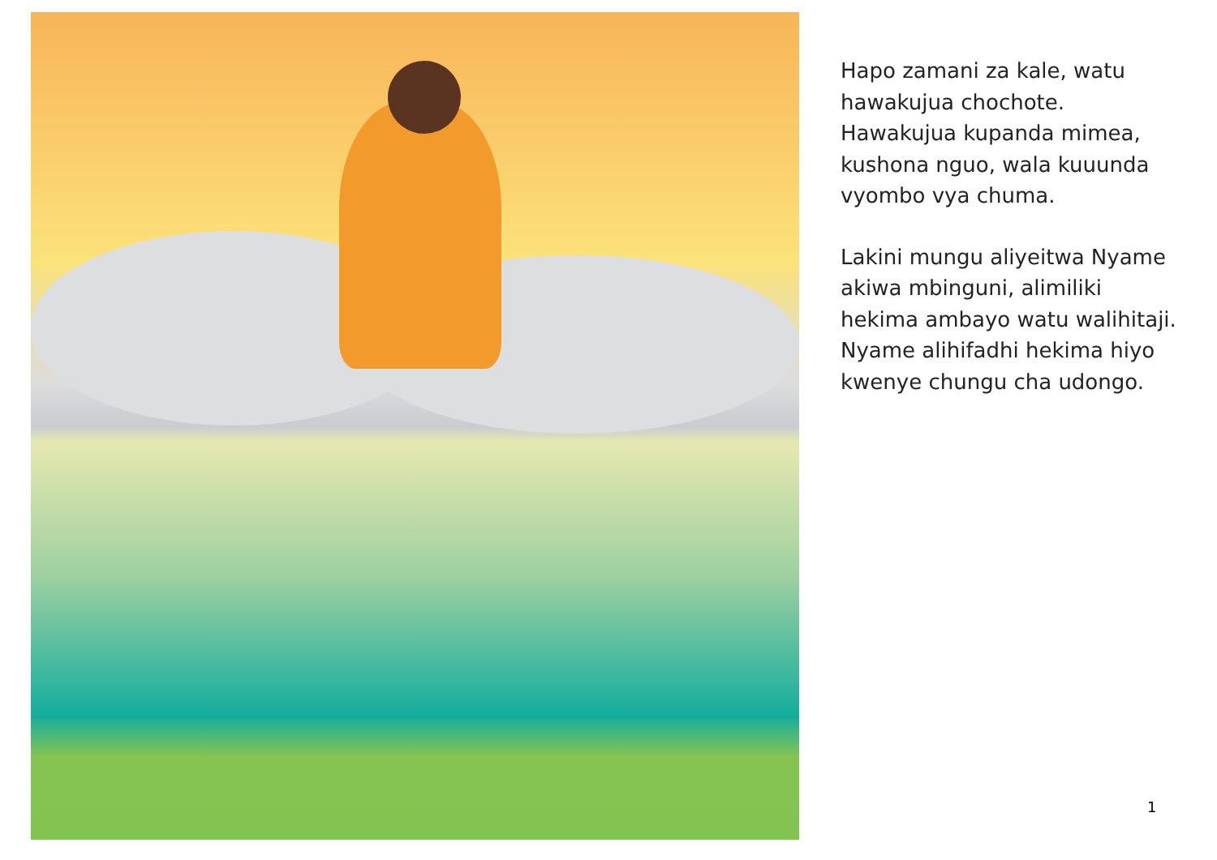Hapo zamani za kale, watu hawakujua chochote. Hawakujua kupanda mimea, kushona nguo, wala kuuunda vyombo vya chuma.
Lakini mungu aliyeitwa Nyame akiwa mbinguni, alimiliki hekima ambayo watu walihitaji. Nyame alihifadhi hekima hiyo kwenye chungu cha udongo.
1